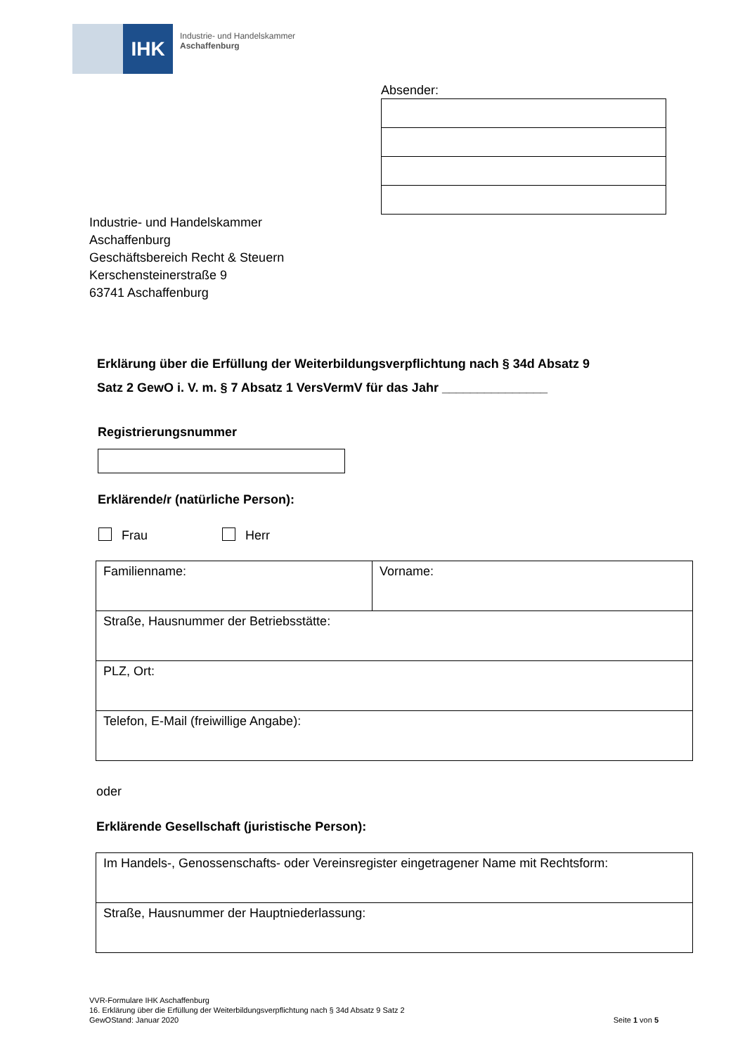IHK
Industrie- und Handelskammer
Aschaffenburg
Absender:
Industrie- und Handelskammer
Aschaffenburg
Geschäftsbereich Recht & Steuern
Kerschensteinerstraße 9
63741 Aschaffenburg
Erklärung über die Erfüllung der Weiterbildungsverpflichtung nach § 34d Absatz 9
Satz 2 GewO i. V. m. § 7 Absatz 1 VersVermV für das Jahr _______________
Registrierungsnummer
Erklärende/r (natürliche Person):
Frau Herr
| Familienname: | Vorname: |
| Straße, Hausnummer der Betriebsstätte: | |
| PLZ, Ort: | |
| Telefon, E-Mail (freiwillige Angabe): | |
oder
Erklärende Gesellschaft (juristische Person):
| Im Handels-, Genossenschafts- oder Vereinsregister eingetragener Name mit Rechtsform: |
| Straße, Hausnummer der Hauptniederlassung: |
VVR-Formulare IHK Aschaffenburg
16. Erklärung über die Erfüllung der Weiterbildungsverpflichtung nach § 34d Absatz 9 Satz 2
GewOStand: Januar 2020 Seite 1 von 5